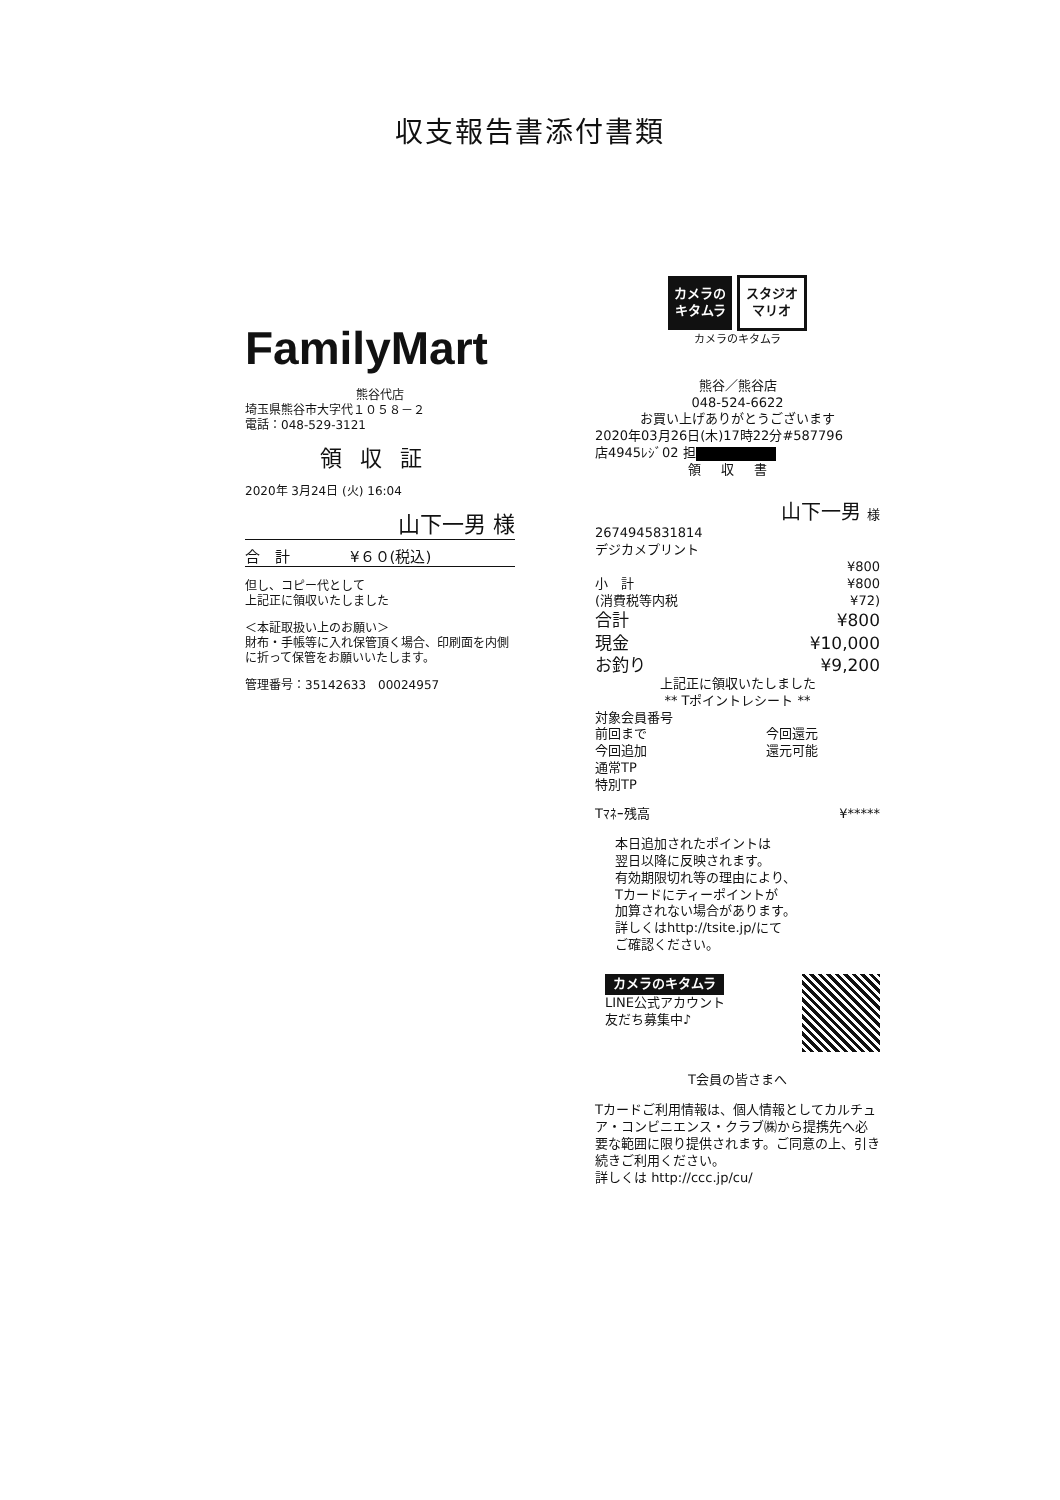収支報告書添付書類
FamilyMart
熊谷代店
埼玉県熊谷市大字代１０５８－２
電話：048-529-3121
領収証
2020年 3月24日 (火) 16:04
山下一男 様
合　計　　　　¥６０(税込)
但し、コピー代として
上記正に領収いたしました
＜本証取扱い上のお願い＞
財布・手帳等に入れ保管頂く場合、印刷面を内側に折って保管をお願いいたします。
管理番号：35142633　00024957
カメラの
キタムラ スタジオ
マリオ
カメラのキタムラ
熊谷／熊谷店
048-524-6622
お買い上げありがとうございます
2020年03月26日(木)17時22分#587796
店4945ﾚｼﾞ02 担
領収書
山下一男 様
2674945831814
デジカメプリント
| | ¥800 |
| 小 計 | ¥800 |
| (消費税等内税 | ¥72) |
| 合計 | ¥800 |
| 現金 | ¥10,000 |
| お釣り | ¥9,200 |
上記正に領収いたしました
** Tポイントレシート **
| 対象会員番号 | |
| 前回まで | 今回還元 |
| 今回追加 | 還元可能 |
| 通常TP | |
| 特別TP | |
| Tﾏﾈｰ残高 | ¥***** |
本日追加されたポイントは
翌日以降に反映されます。
有効期限切れ等の理由により、
Tカードにティーポイントが
加算されない場合があります。
詳しくはhttp://tsite.jp/にて
ご確認ください。
カメラのキタムラ
LINE公式アカウント
友だち募集中♪
T会員の皆さまへ
Tカードご利用情報は、個人情報としてカルチュア・コンビニエンス・クラブ㈱から提携先へ必要な範囲に限り提供されます。ご同意の上、引き続きご利用ください。
詳しくは http://ccc.jp/cu/